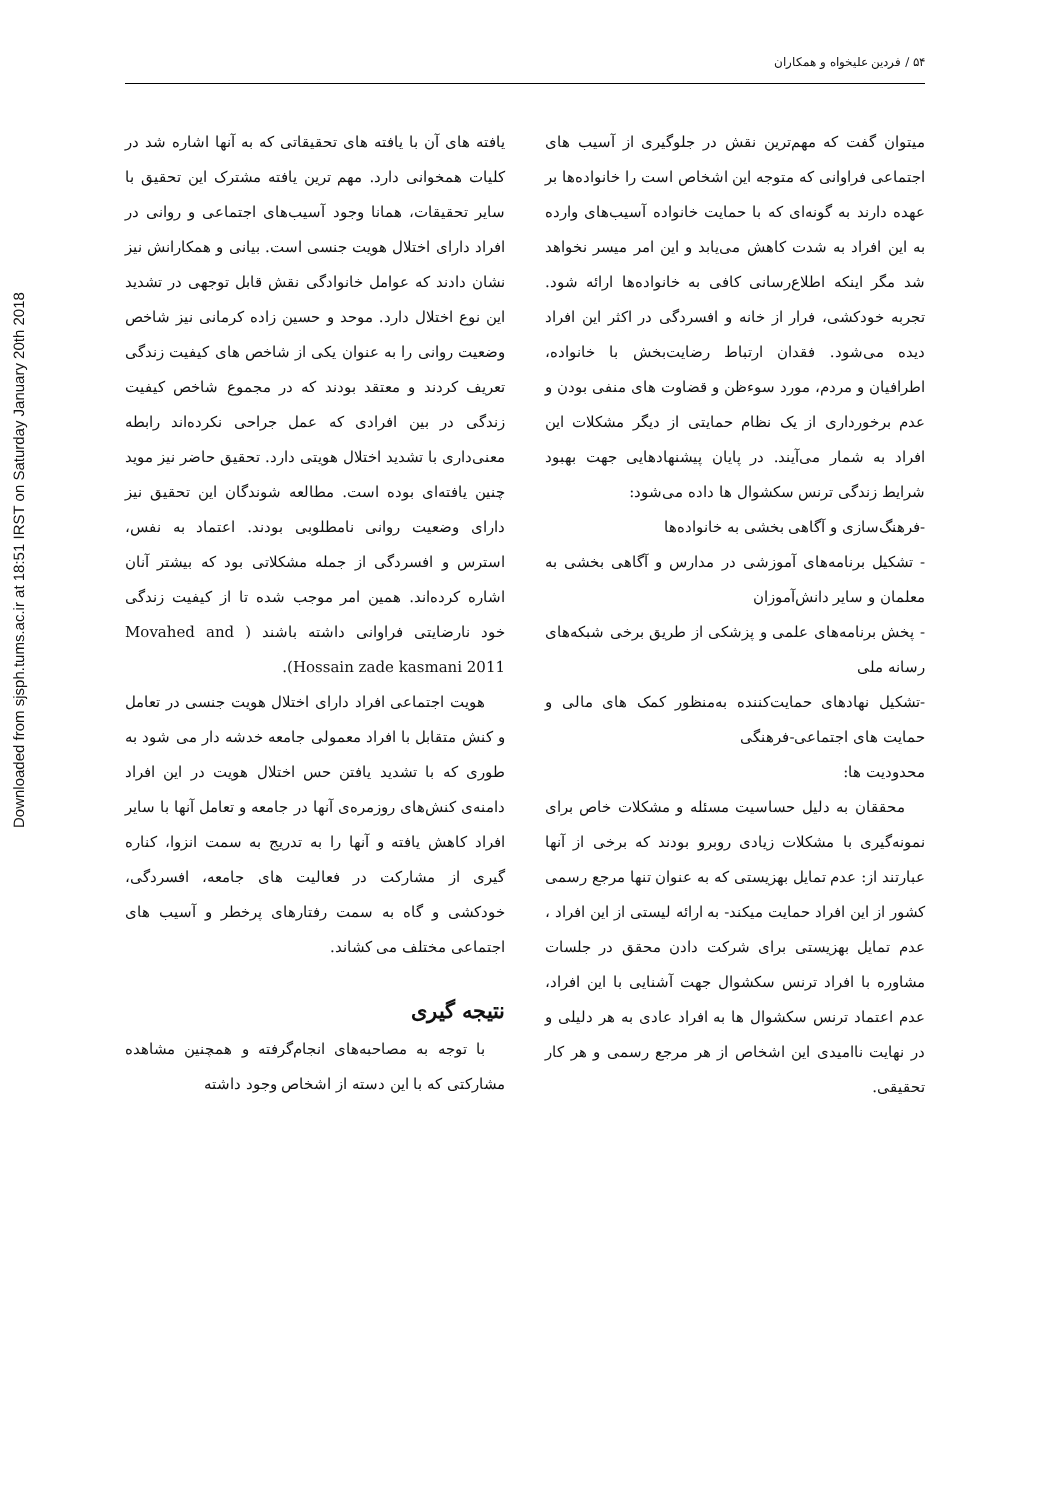Downloaded from sjsph.tums.ac.ir at 18:51 IRST on Saturday January 20th 2018
۵۴ / فردین علیخواه و همکاران
یافته های آن با یافته های تحقیقاتی که به آنها اشاره شد در کلیات همخوانی دارد. مهم ترین یافته مشترک این تحقیق با سایر تحقیقات، همانا وجود آسیب‌های اجتماعی و روانی در افراد دارای اختلال هویت جنسی است. بیانی و همکارانش نیز نشان دادند که عوامل خانوادگی نقش قابل توجهی در تشدید این نوع اختلال دارد. موحد و حسین زاده کرمانی نیز شاخص وضعیت روانی را به عنوان یکی از شاخص های کیفیت زندگی تعریف کردند و معتقد بودند که در مجموع شاخص کیفیت زندگی در بین افرادی که عمل جراحی نکرده‌اند رابطه معنی‌داری با تشدید اختلال هویتی دارد. تحقیق حاضر نیز موید چنین یافته‌ای بوده است. مطالعه شوندگان این تحقیق نیز دارای وضعیت روانی نامطلوبی بودند. اعتماد به نفس، استرس و افسردگی از جمله مشکلاتی بود که بیشتر آنان اشاره کرده‌اند. همین امر موجب شده تا از کیفیت زندگی خود نارضایتی فراوانی داشته باشند ( Movahed and Hossain zade kasmani 2011).
هویت اجتماعی افراد دارای اختلال هویت جنسی در تعامل و کنش متقابل با افراد معمولی جامعه خدشه دار می شود به طوری که با تشدید یافتن حس اختلال هویت در این افراد دامنه‌ی کنش‌های روزمره‌ی آنها در جامعه و تعامل آنها با سایر افراد کاهش یافته و آنها را به تدریج به سمت انزوا، کناره گیری از مشارکت در فعالیت های جامعه، افسردگی، خودکشی و گاه به سمت رفتارهای پرخطر و آسیب های اجتماعی مختلف می کشاند.
نتیجه گیری
با توجه به مصاحبه‌های انجام‌گرفته و همچنین مشاهده مشارکتی که با این دسته از اشخاص وجود داشته
میتوان گفت که مهم‌ترین نقش در جلوگیری از آسیب های اجتماعی فراوانی که متوجه این اشخاص است را خانواده‌ها بر عهده دارند به گونه‌ای که با حمایت خانواده آسیب‌های وارده به این افراد به شدت کاهش می‌یابد و این امر میسر نخواهد شد مگر اینکه اطلاع‌رسانی کافی به خانواده‌ها ارائه شود. تجربه خودکشی، فرار از خانه و افسردگی در اکثر این افراد دیده می‌شود. فقدان ارتباط رضایت‌بخش با خانواده، اطرافیان و مردم، مورد سوءظن و قضاوت های منفی بودن و عدم برخورداری از یک نظام حمایتی از دیگر مشکلات این افراد به شمار می‌آیند. در پایان پیشنهادهایی جهت بهبود شرایط زندگی ترنس سکشوال ها داده می‌شود:
-فرهنگ‌سازی و آگاهی بخشی به خانواده‌ها
- تشکیل برنامه‌های آموزشی در مدارس و آگاهی بخشی به معلمان و سایر دانش‌آموزان
- پخش برنامه‌های علمی و پزشکی از طریق برخی شبکه‌های رسانه ملی
-تشکیل نهادهای حمایت‌کننده به‌منظور کمک های مالی و حمایت های اجتماعی-فرهنگی
محدودیت ها:
محققان به دلیل حساسیت مسئله و مشکلات خاص برای نمونه‌گیری با مشکلات زیادی روبرو بودند که برخی از آنها عبارتند از: عدم تمایل بهزیستی که به عنوان تنها مرجع رسمی کشور از این افراد حمایت میکند- به ارائه لیستی از این افراد ، عدم تمایل بهزیستی برای شرکت دادن محقق در جلسات مشاوره با افراد ترنس سکشوال جهت آشنایی با این افراد، عدم اعتماد ترنس سکشوال ها به افراد عادی به هر دلیلی و در نهایت ناامیدی این اشخاص از هر مرجع رسمی و هر کار تحقیقی.